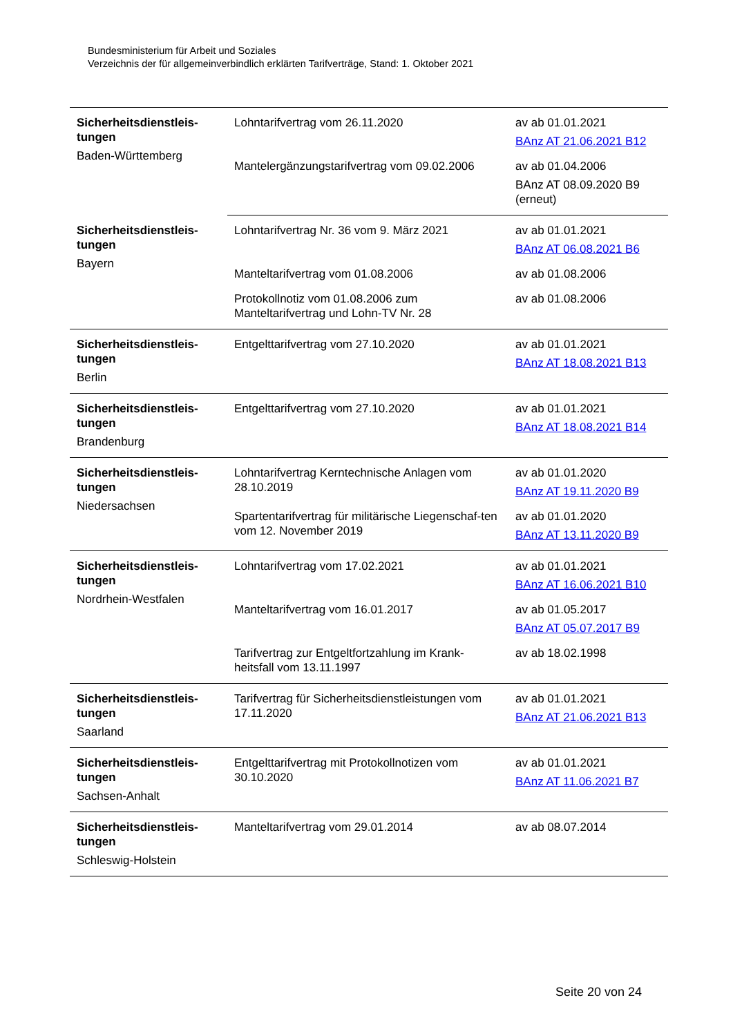Bundesministerium für Arbeit und Soziales
Verzeichnis der für allgemeinverbindlich erklärten Tarifverträge, Stand: 1. Oktober 2021
| Sicherheitsdienstleis- tungen Baden-Württemberg | Lohntarifvertrag vom 26.11.2020 | av ab 01.01.2021 BAnz AT 21.06.2021 B12 |
| | Mantelergänzungstarifvertrag vom 09.02.2006 | av ab 01.04.2006 BAnz AT 08.09.2020 B9 (erneut) |
| Sicherheitsdienstleis- tungen Bayern | Lohntarifvertrag Nr. 36 vom 9. März 2021 | av ab 01.01.2021 BAnz AT 06.08.2021 B6 |
| | Manteltarifvertrag vom 01.08.2006 | av ab 01.08.2006 |
| | Protokollnotiz vom 01.08.2006 zum Manteltarifvertrag und Lohn-TV Nr. 28 | av ab 01.08.2006 |
| Sicherheitsdienstleis- tungen Berlin | Entgelttarifvertrag vom 27.10.2020 | av ab 01.01.2021 BAnz AT 18.08.2021 B13 |
| Sicherheitsdienstleis- tungen Brandenburg | Entgelttarifvertrag vom 27.10.2020 | av ab 01.01.2021 BAnz AT 18.08.2021 B14 |
| Sicherheitsdienstleis- tungen Niedersachsen | Lohntarifvertrag Kerntechnische Anlagen vom 28.10.2019 | av ab 01.01.2020 BAnz AT 19.11.2020 B9 |
| | Spartentarifvertrag für militärische Liegenschaf-ten vom 12. November 2019 | av ab 01.01.2020 BAnz AT 13.11.2020 B9 |
| Sicherheitsdienstleis- tungen Nordrhein-Westfalen | Lohntarifvertrag vom 17.02.2021 | av ab 01.01.2021 BAnz AT 16.06.2021 B10 |
| | Manteltarifvertrag vom 16.01.2017 | av ab 01.05.2017 BAnz AT 05.07.2017 B9 |
| | Tarifvertrag zur Entgeltfortzahlung im Krank-heitsfall vom 13.11.1997 | av ab 18.02.1998 |
| Sicherheitsdienstleis- tungen Saarland | Tarifvertrag für Sicherheitsdienstleistungen vom 17.11.2020 | av ab 01.01.2021 BAnz AT 21.06.2021 B13 |
| Sicherheitsdienstleis- tungen Sachsen-Anhalt | Entgelttarifvertrag mit Protokollnotizen vom 30.10.2020 | av ab 01.01.2021 BAnz AT 11.06.2021 B7 |
| Sicherheitsdienstleis- tungen Schleswig-Holstein | Manteltarifvertrag vom 29.01.2014 | av ab 08.07.2014 |
Seite 20 von 24